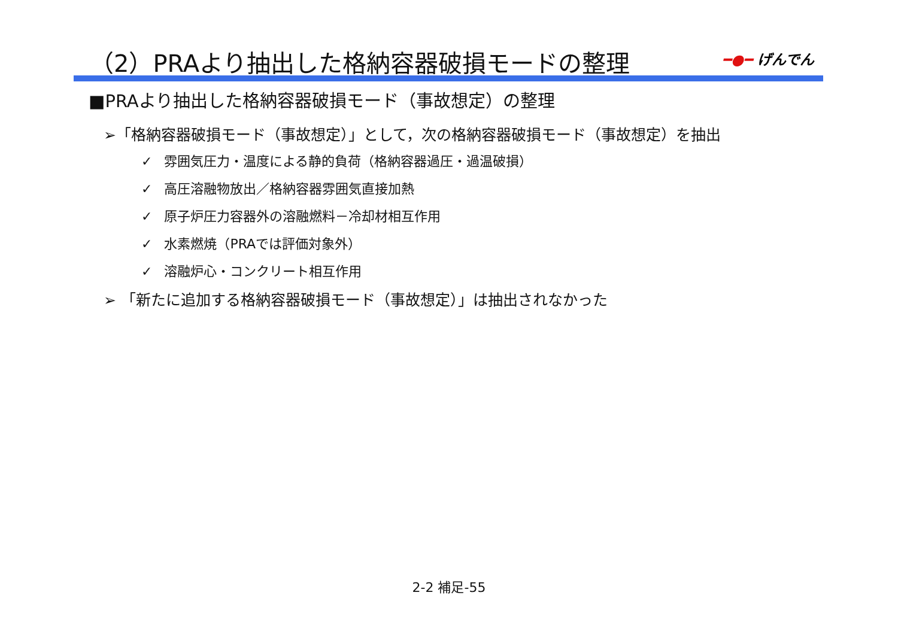（2）PRAより抽出した格納容器破損モードの整理
━●━ げんでん
■PRAより抽出した格納容器破損モード（事故想定）の整理
➢「格納容器破損モード（事故想定）」として，次の格納容器破損モード（事故想定）を抽出
✓ 雰囲気圧力・温度による静的負荷（格納容器過圧・過温破損）
✓ 高圧溶融物放出／格納容器雰囲気直接加熱
✓ 原子炉圧力容器外の溶融燃料－冷却材相互作用
✓ 水素燃焼（PRAでは評価対象外）
✓ 溶融炉心・コンクリート相互作用
➢ 「新たに追加する格納容器破損モード（事故想定）」は抽出されなかった
2-2 補足-55